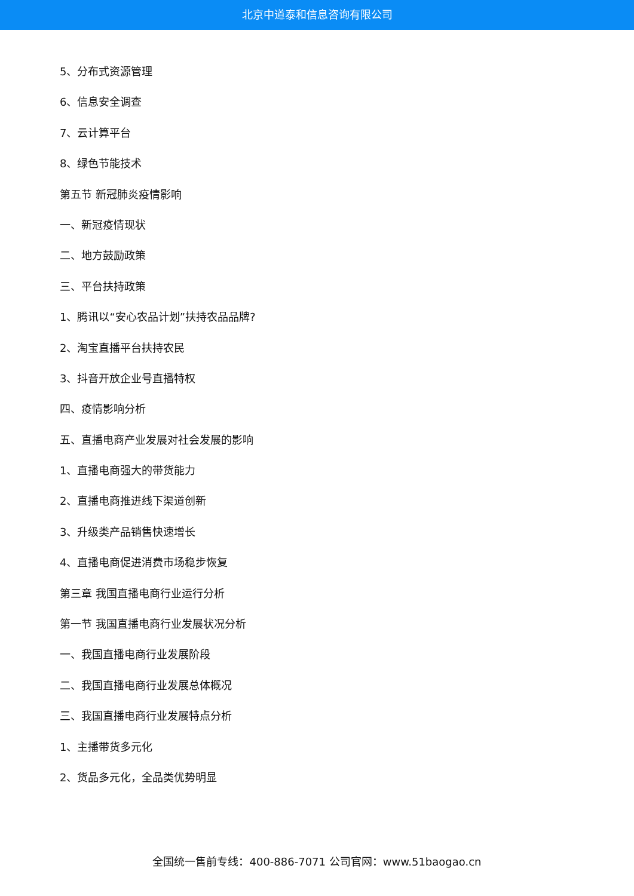北京中道泰和信息咨询有限公司
5、分布式资源管理
6、信息安全调查
7、云计算平台
8、绿色节能技术
第五节 新冠肺炎疫情影响
一、新冠疫情现状
二、地方鼓励政策
三、平台扶持政策
1、腾讯以“安心农品计划”扶持农品品牌?
2、淘宝直播平台扶持农民
3、抖音开放企业号直播特权
四、疫情影响分析
五、直播电商产业发展对社会发展的影响
1、直播电商强大的带货能力
2、直播电商推进线下渠道创新
3、升级类产品销售快速增长
4、直播电商促进消费市场稳步恢复
第三章 我国直播电商行业运行分析
第一节 我国直播电商行业发展状况分析
一、我国直播电商行业发展阶段
二、我国直播电商行业发展总体概况
三、我国直播电商行业发展特点分析
1、主播带货多元化
2、货品多元化，全品类优势明显
全国统一售前专线：400-886-7071 公司官网：www.51baogao.cn